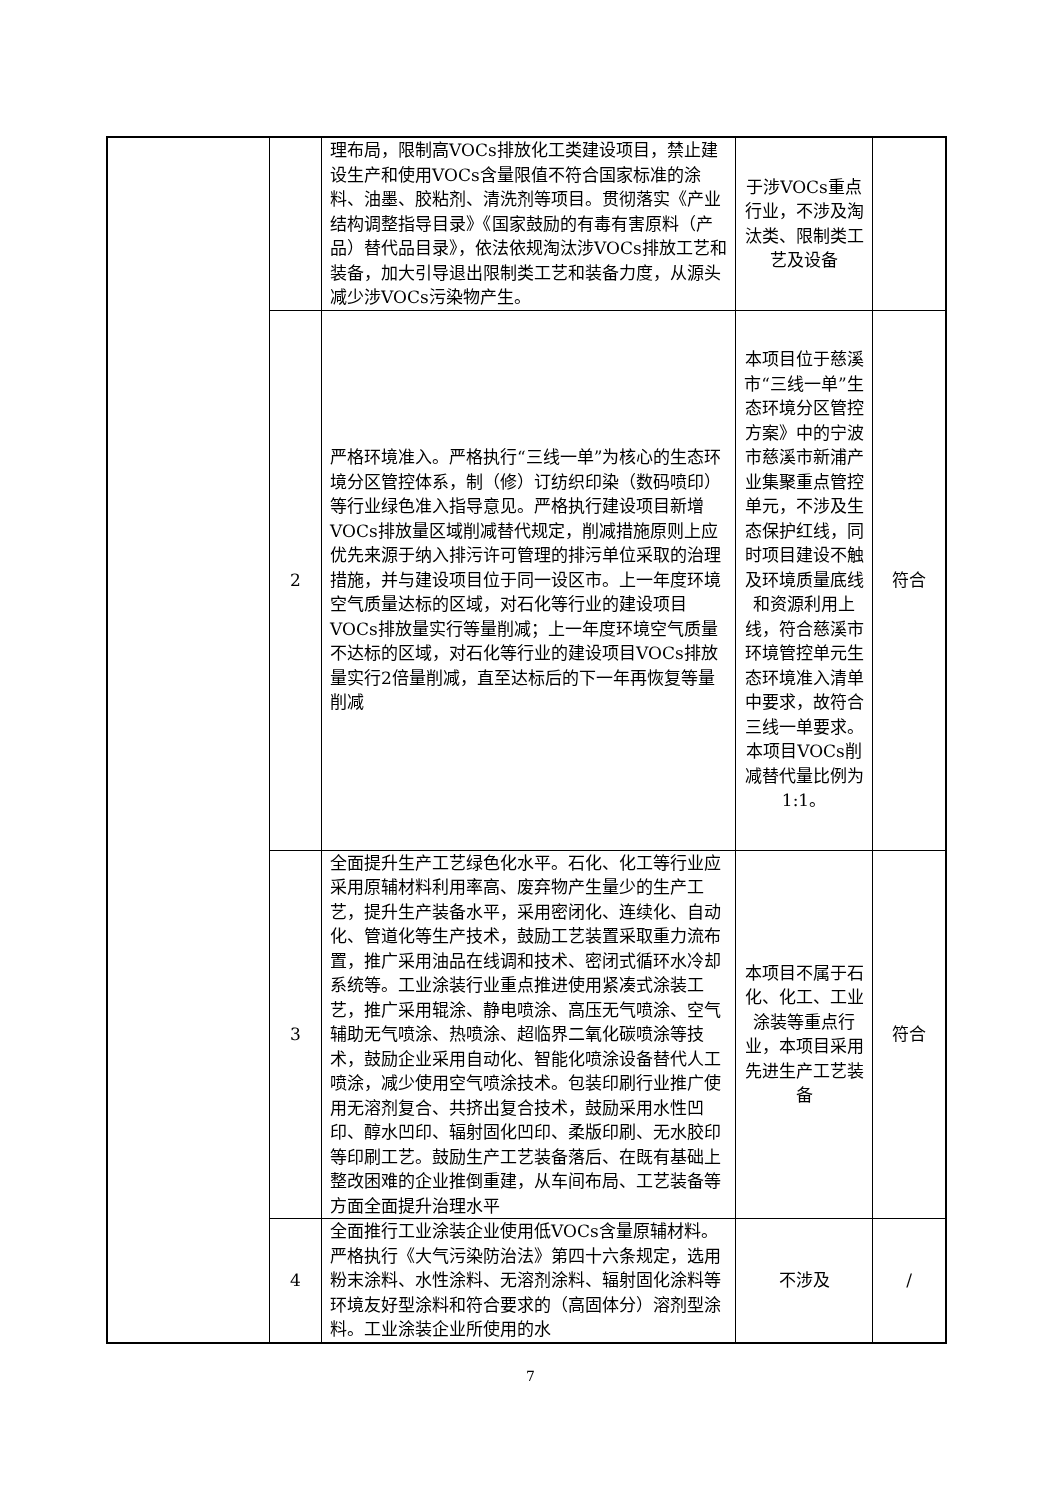| | | 理布局，限制高VOCs排放化工类建设项目，禁止建设生产和使用VOCs含量限值不符合国家标准的涂料、油墨、胶粘剂、清洗剂等项目。贯彻落实《产业结构调整指导目录》《国家鼓励的有毒有害原料（产品）替代品目录》，依法依规淘汰涉VOCs排放工艺和装备，加大引导退出限制类工艺和装备力度，从源头减少涉VOCs污染物产生。 | 于涉VOCs重点行业，不涉及淘汰类、限制类工艺及设备 | |
| | 2 | 严格环境准入。严格执行“三线一单”为核心的生态环境分区管控体系，制（修）订纺织印染（数码喷印）等行业绿色准入指导意见。严格执行建设项目新增VOCs排放量区域削减替代规定，削减措施原则上应优先来源于纳入排污许可管理的排污单位采取的治理措施，并与建设项目位于同一设区市。上一年度环境空气质量达标的区域，对石化等行业的建设项目VOCs排放量实行等量削减；上一年度环境空气质量不达标的区域，对石化等行业的建设项目VOCs排放量实行2倍量削减，直至达标后的下一年再恢复等量削减 | 本项目位于慈溪市“三线一单”生态环境分区管控方案》中的宁波市慈溪市新浦产业集聚重点管控单元，不涉及生态保护红线，同时项目建设不触及环境质量底线和资源利用上线，符合慈溪市环境管控单元生态环境准入清单中要求，故符合三线一单要求。本项目VOCs削减替代量比例为1:1。 | 符合 |
| | 3 | 全面提升生产工艺绿色化水平。石化、化工等行业应采用原辅材料利用率高、废弃物产生量少的生产工艺，提升生产装备水平，采用密闭化、连续化、自动化、管道化等生产技术，鼓励工艺装置采取重力流布置，推广采用油品在线调和技术、密闭式循环水冷却系统等。工业涂装行业重点推进使用紧凑式涂装工艺，推广采用辊涂、静电喷涂、高压无气喷涂、空气辅助无气喷涂、热喷涂、超临界二氧化碳喷涂等技术，鼓励企业采用自动化、智能化喷涂设备替代人工喷涂，减少使用空气喷涂技术。包装印刷行业推广使用无溶剂复合、共挤出复合技术，鼓励采用水性凹印、醇水凹印、辐射固化凹印、柔版印刷、无水胶印等印刷工艺。鼓励生产工艺装备落后、在既有基础上整改困难的企业推倒重建，从车间布局、工艺装备等方面全面提升治理水平 | 本项目不属于石化、化工、工业涂装等重点行业，本项目采用先进生产工艺装备 | 符合 |
| | 4 | 全面推行工业涂装企业使用低VOCs含量原辅材料。严格执行《大气污染防治法》第四十六条规定，选用粉末涂料、水性涂料、无溶剂涂料、辐射固化涂料等环境友好型涂料和符合要求的（高固体分）溶剂型涂料。工业涂装企业所使用的水 | 不涉及 | / |
7